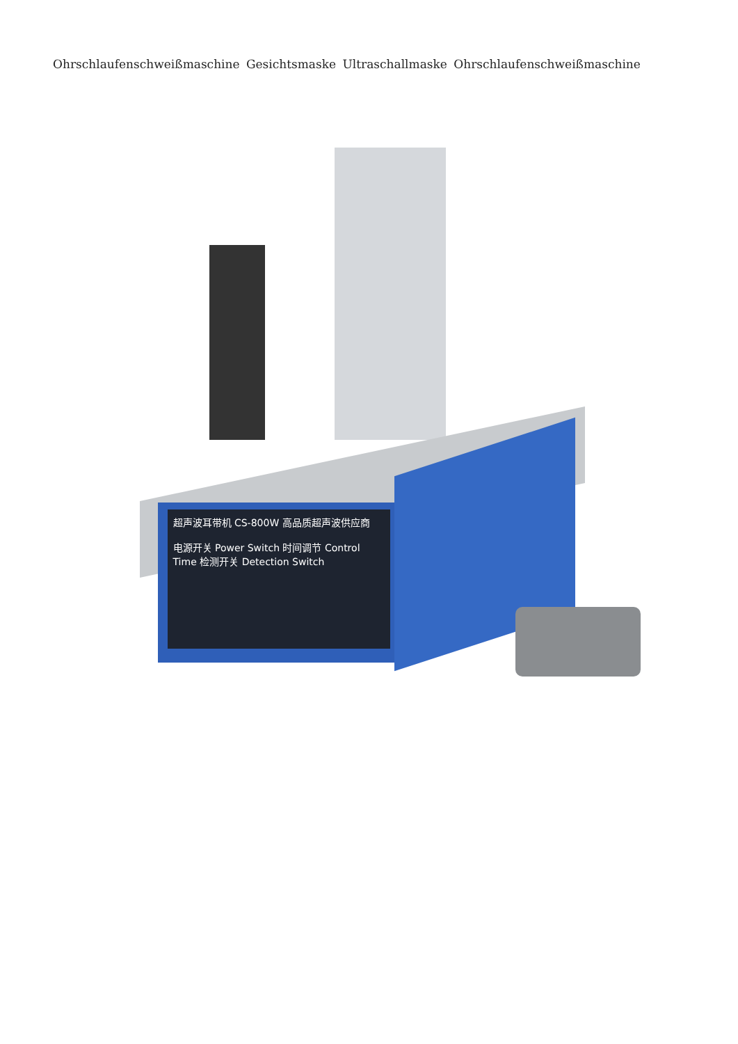Ohrschlaufenschweißmaschine Gesichtsmaske Ultraschallmaske Ohrschlaufenschweißmaschine
超声波耳带机 CS-800W 高品质超声波供应商
电源开关 Power Switch 时间调节 Control Time 检测开关 Detection Switch